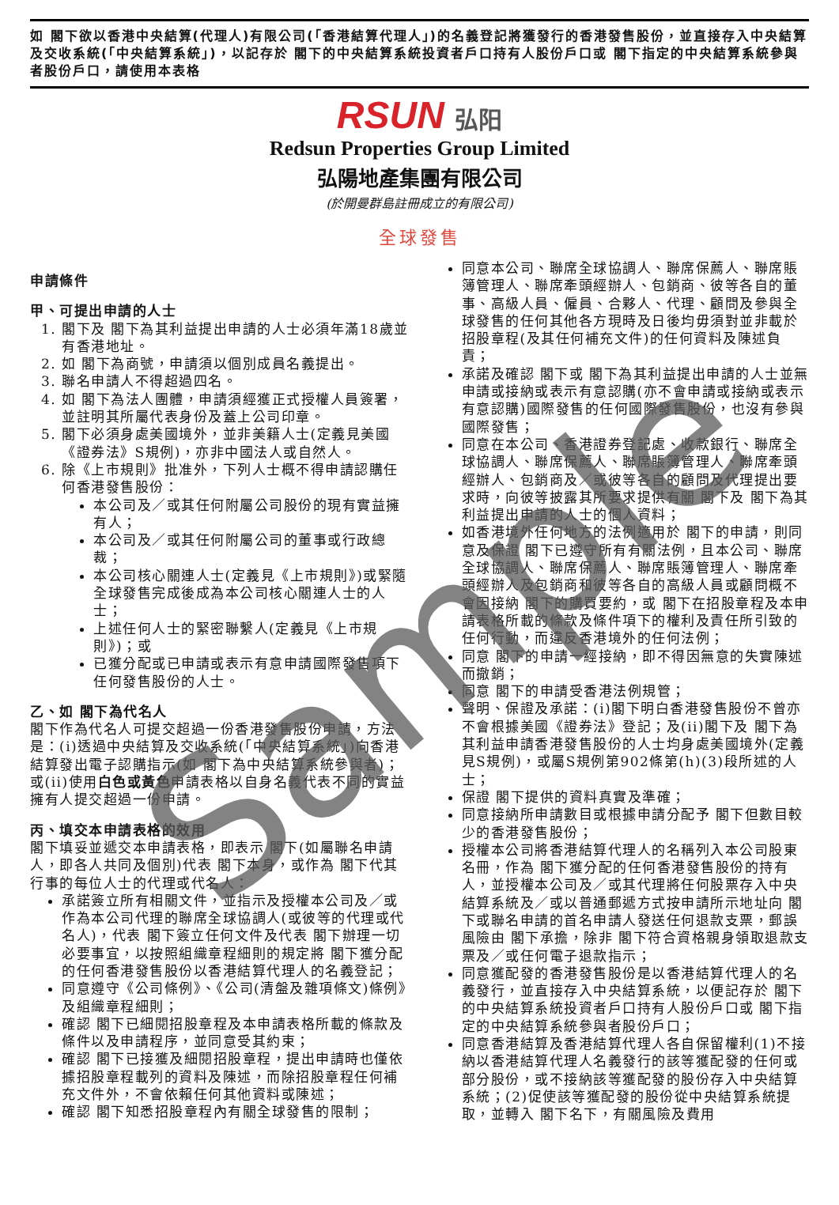如 閣下欲以香港中央結算(代理人)有限公司(「香港結算代理人」)的名義登記將獲發行的香港發售股份，並直接存入中央結算及交收系統(「中央結算系統」)，以記存於 閣下的中央結算系統投資者戶口持有人股份戶口或 閣下指定的中央結算系統參與者股份戶口，請使用本表格
RSUN 弘阳
Redsun Properties Group Limited
弘陽地產集團有限公司
(於開曼群島註冊成立的有限公司)
全球發售
申請條件
甲、可提出申請的人士
1. 閣下及 閣下為其利益提出申請的人士必須年滿18歲並有香港地址。
2. 如 閣下為商號，申請須以個別成員名義提出。
3. 聯名申請人不得超過四名。
4. 如 閣下為法人團體，申請須經獲正式授權人員簽署，並註明其所屬代表身份及蓋上公司印章。
5. 閣下必須身處美國境外，並非美籍人士(定義見美國《證券法》S規例)，亦非中國法人或自然人。
6. 除《上市規則》批准外，下列人士概不得申請認購任何香港發售股份：
本公司及／或其任何附屬公司股份的現有實益擁有人；
本公司及／或其任何附屬公司的董事或行政總裁；
本公司核心關連人士(定義見《上市規則》)或緊隨全球發售完成後成為本公司核心關連人士的人士；
上述任何人士的緊密聯繫人(定義見《上市規則》)；或
已獲分配或已申請或表示有意申請國際發售項下任何發售股份的人士。
乙、如 閣下為代名人
閣下作為代名人可提交超過一份香港發售股份申請，方法是：(i)透過中央結算及交收系統(「中央結算系統」)向香港結算發出電子認購指示(如 閣下為中央結算系統參與者)；或(ii)使用白色或黃色申請表格以自身名義代表不同的實益擁有人提交超過一份申請。
丙、填交本申請表格的效用
閣下填妥並遞交本申請表格，即表示 閣下(如屬聯名申請人，即各人共同及個別)代表 閣下本身，或作為 閣下代其行事的每位人士的代理或代名人：
承諾簽立所有相關文件，並指示及授權本公司及／或作為本公司代理的聯席全球協調人(或彼等的代理或代名人)，代表 閣下簽立任何文件及代表 閣下辦理一切必要事宜，以按照組織章程細則的規定將 閣下獲分配的任何香港發售股份以香港結算代理人的名義登記；
同意遵守《公司條例》、《公司(清盤及雜項條文)條例》及組織章程細則；
確認 閣下已細閱招股章程及本申請表格所載的條款及條件以及申請程序，並同意受其約束；
確認 閣下已接獲及細閱招股章程，提出申請時也僅依據招股章程載列的資料及陳述，而除招股章程任何補充文件外，不會依賴任何其他資料或陳述；
確認 閣下知悉招股章程內有關全球發售的限制；
同意本公司、聯席全球協調人、聯席保薦人、聯席賬簿管理人、聯席牽頭經辦人、包銷商、彼等各自的董事、高級人員、僱員、合夥人、代理、顧問及參與全球發售的任何其他各方現時及日後均毋須對並非載於招股章程(及其任何補充文件)的任何資料及陳述負責；
承諾及確認 閣下或 閣下為其利益提出申請的人士並無申請或接納或表示有意認購(亦不會申請或接納或表示有意認購)國際發售的任何國際發售股份，也沒有參與國際發售；
同意在本公司、香港證券登記處、收款銀行、聯席全球協調人、聯席保薦人、聯席賬簿管理人、聯席牽頭經辦人、包銷商及／或彼等各自的顧問及代理提出要求時，向彼等披露其所要求提供有關 閣下及 閣下為其利益提出申請的人士的個人資料；
如香港境外任何地方的法例適用於 閣下的申請，則同意及保證 閣下已遵守所有有關法例，且本公司、聯席全球協調人、聯席保薦人、聯席賬簿管理人、聯席牽頭經辦人及包銷商和彼等各自的高級人員或顧問概不會因接納 閣下的購買要約，或 閣下在招股章程及本申請表格所載的條款及條件項下的權利及責任所引致的任何行動，而違反香港境外的任何法例；
同意 閣下的申請一經接納，即不得因無意的失實陳述而撤銷；
同意 閣下的申請受香港法例規管；
聲明、保證及承諾：(i)閣下明白香港發售股份不曾亦不會根據美國《證券法》登記；及(ii)閣下及 閣下為其利益申請香港發售股份的人士均身處美國境外(定義見S規例)，或屬S規例第902條第(h)(3)段所述的人士；
保證 閣下提供的資料真實及準確；
同意接納所申請數目或根據申請分配予 閣下但數目較少的香港發售股份；
授權本公司將香港結算代理人的名稱列入本公司股東名冊，作為 閣下獲分配的任何香港發售股份的持有人，並授權本公司及／或其代理將任何股票存入中央結算系統及／或以普通郵遞方式按申請所示地址向 閣下或聯名申請的首名申請人發送任何退款支票，郵誤風險由 閣下承擔，除非 閣下符合資格親身領取退款支票及／或任何電子退款指示；
同意獲配發的香港發售股份是以香港結算代理人的名義發行，並直接存入中央結算系統，以便記存於 閣下的中央結算系統投資者戶口持有人股份戶口或 閣下指定的中央結算系統參與者股份戶口；
同意香港結算及香港結算代理人各自保留權利(1)不接納以香港結算代理人名義發行的該等獲配發的任何或部分股份，或不接納該等獲配發的股份存入中央結算系統；(2)促使該等獲配發的股份從中央結算系統提取，並轉入 閣下名下，有關風險及費用
Sample